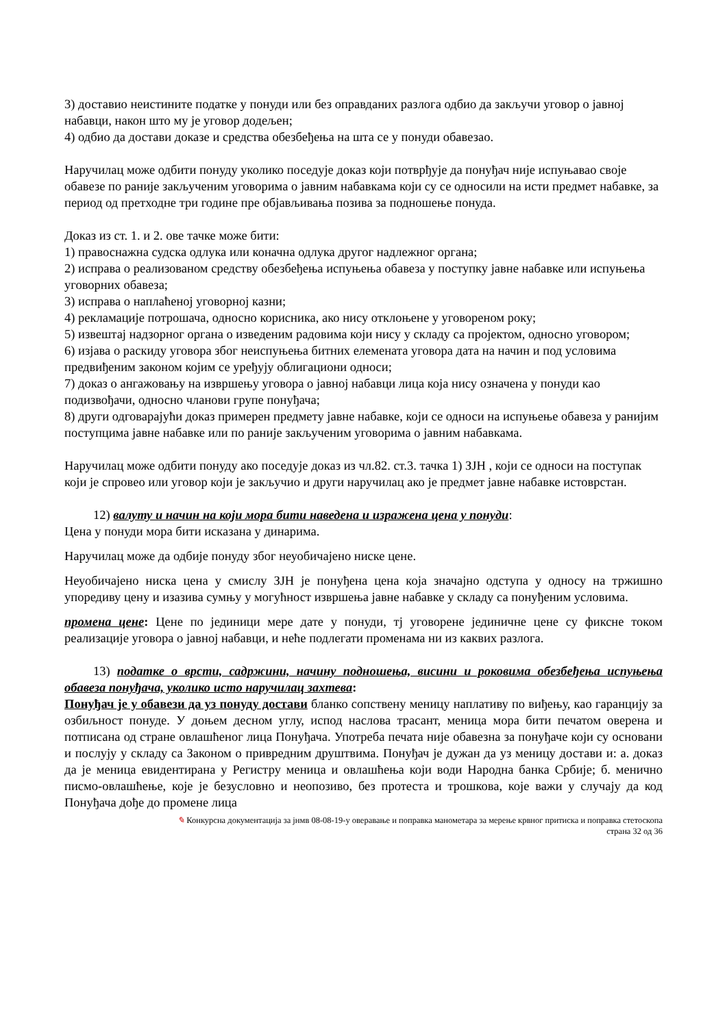3) доставио неистините податке у понуди или без оправданих разлога одбио да закључи уговор о јавној набавци, након што му је уговор додељен;
4) одбио да достави доказе и средства обезбеђења на шта се у понуди обавезао.
Наручилац може одбити понуду уколико поседује доказ који потврђује да понуђач није испуњавао своје обавезе по раније закљученим уговорима о јавним набавкама који су се односили на исти предмет набавке, за период од претходне три године пре објављивања позива за подношење понуда.
Доказ из ст. 1. и 2. ове тачке може бити:
1) правоснажна судска одлука или коначна одлука другог надлежног органа;
2) исправа о реализованом средству обезбеђења испуњења обавеза у поступку јавне набавке или испуњења уговорних обавеза;
3) исправа о наплаћеној уговорној казни;
4) рекламације потрошача, односно корисника, ако нису отклоњене у уговореном року;
5) извештај надзорног органа о изведеним радовима који нису у складу са пројектом, односно уговором;
6) изјава о раскиду уговора због неиспуњења битних елемената уговора дата на начин и под условима предвиђеним законом којим се уређују облигациони односи;
7) доказ о ангажовању на извршењу уговора о јавној набавци лица која нису означена у понуди као подизвођачи, односно чланови групе понуђача;
8) други одговарајући доказ примерен предмету јавне набавке, који се односи на испуњење обавеза у ранијим поступцима јавне набавке или по раније закљученим уговорима о јавним набавкама.
Наручилац може одбити понуду ако поседује доказ из чл.82. ст.3. тачка 1) ЗЈН , који се односи на поступак који је спровео или уговор који је закључио и други наручилац ако је предмет јавне набавке истоврстан.
12) валуту и начин на који мора бити наведена и изражена цена у понуди:
Цена у понуди мора бити исказана у динарима.
Наручилац може да одбије понуду због неуобичајено ниске цене.
Неуобичајено ниска цена у смислу ЗЈН је понуђена цена која значајно одступа у односу на тржишно упоредиву цену и изазива сумњу у могућност извршења јавне набавке у складу са понуђеним условима.
промена цене: Цене по јединици мере дате у понуди, тј уговорене јединичне цене су фиксне током реализације уговора о јавној набавци, и неће подлегати променама ни из каквих разлога.
13) податке о врсти, садржини, начину подношења, висини и роковима обезбеђења испуњења обавеза понуђача, уколико исто наручилац захтева:
Понуђач је у обавези да уз понуду достави бланко сопствену меницу наплативу по виђењу, као гаранцију за озбиљност понуде. У доњем десном углу, испод наслова трасант, меница мора бити печатом оверена и потписана од стране овлашћеног лица Понуђача. Употреба печата није обавезна за понуђаче који су основани и послују у складу са Законом о привредним друштвима. Понуђач је дужан да уз меницу достави и: а. доказ да је меница евидентирана у Регистру меница и овлашћења који води Народна банка Србије; б. менично писмо-овлашћење, које је безусловно и неопозиво, без протеста и трошкова, које важи у случају да код Понуђача дође до промене лица
✎ Конкурсна документација за јнмв 08-08-19-у оверавање и поправка манометара за мерење крвног притиска и поправка стетоскопа
страна 32 од 36